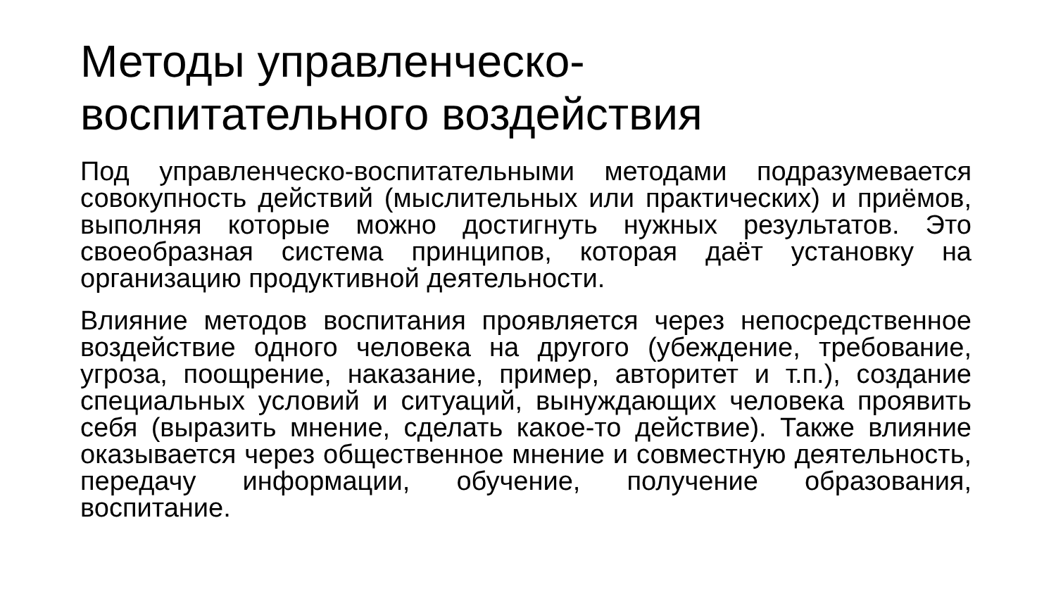Методы управленческо-
воспитательного воздействия
Под управленческо-воспитательными методами подразумевается совокупность действий (мыслительных или практических) и приёмов, выполняя которые можно достигнуть нужных результатов. Это своеобразная система принципов, которая даёт установку на организацию продуктивной деятельности.
Влияние методов воспитания проявляется через непосредственное воздействие одного человека на другого (убеждение, требование, угроза, поощрение, наказание, пример, авторитет и т.п.), создание специальных условий и ситуаций, вынуждающих человека проявить себя (выразить мнение, сделать какое-то действие). Также влияние оказывается через общественное мнение и совместную деятельность, передачу информации, обучение, получение образования, воспитание.